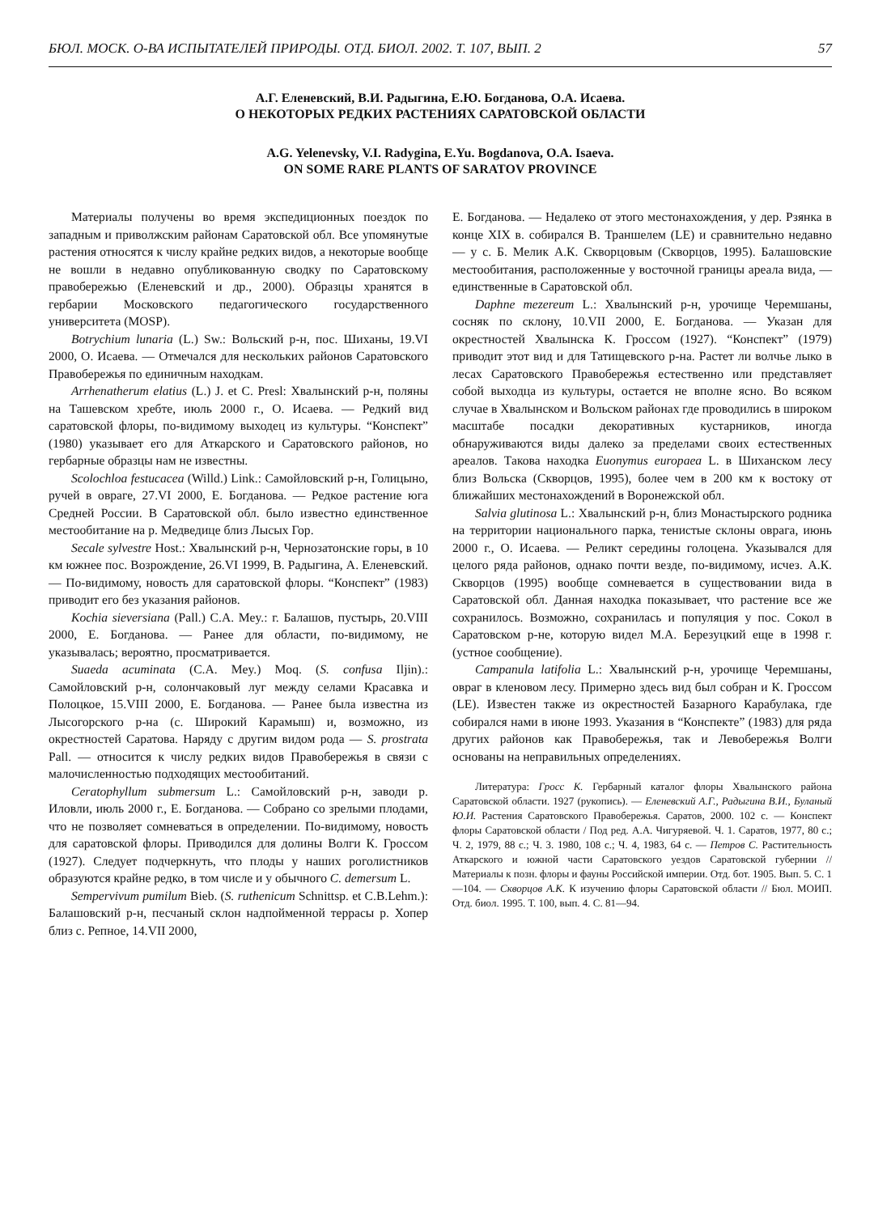БЮЛ. МОСК. О-ВА ИСПЫТАТЕЛЕЙ ПРИРОДЫ. ОТД. БИОЛ. 2002. Т. 107, ВЫП. 2 57
А.Г. Еленевский, В.И. Радыгина, Е.Ю. Богданова, О.А. Исаева.
О НЕКОТОРЫХ РЕДКИХ РАСТЕНИЯХ САРАТОВСКОЙ ОБЛАСТИ
A.G. Yelenevsky, V.I. Radygina, E.Yu. Bogdanova, O.A. Isaeva.
ON SOME RARE PLANTS OF SARATOV PROVINCE
Материалы получены во время экспедиционных поездок по западным и приволжским районам Саратовской обл. Все упомянутые растения относятся к числу крайне редких видов, а некоторые вообще не вошли в недавно опубликованную сводку по Саратовскому правобережью (Еленевский и др., 2000). Образцы хранятся в гербарии Московского педагогического государственного университета (MOSP).
Botrychium lunaria (L.) Sw.: Вольский р-н, пос. Шиханы, 19.VI 2000, О. Исаева. — Отмечался для нескольких районов Саратовского Правобережья по единичным находкам.
Arrhenatherum elatius (L.) J. et C. Presl: Хвалынский р-н, поляны на Ташевском хребте, июль 2000 г., О. Исаева. — Редкий вид саратовской флоры, по-видимому выходец из культуры. “Конспект” (1980) указывает его для Аткарского и Саратовского районов, но гербарные образцы нам не известны.
Scolochloa festucacea (Willd.) Link.: Самойловский р-н, Голицыно, ручей в овраге, 27.VI 2000, Е. Богданова. — Редкое растение юга Средней России. В Саратовской обл. было известно единственное местообитание на р. Медведице близ Лысых Гор.
Secale sylvestre Host.: Хвалынский р-н, Чернозатонские горы, в 10 км южнее пос. Возрождение, 26.VI 1999, В. Радыгина, А. Еленевский. — По-видимому, новость для саратовской флоры. “Конспект” (1983) приводит его без указания районов.
Kochia sieversiana (Pall.) C.A. Mey.: г. Балашов, пустырь, 20.VIII 2000, Е. Богданова. — Ранее для области, по-видимому, не указывалась; вероятно, просматривается.
Suaeda acuminata (C.A. Mey.) Moq. (S. confusa Iljin).: Самойловский р-н, солончаковый луг между селами Красавка и Полоцкое, 15.VIII 2000, Е. Богданова. — Ранее была известна из Лысогорского р-на (с. Широкий Карамыш) и, возможно, из окрестностей Саратова. Наряду с другим видом рода — S. prostrata Pall. — относится к числу редких видов Правобережья в связи с малочисленностью подходящих местообитаний.
Ceratophyllum submersum L.: Самойловский р-н, заводи р. Иловли, июль 2000 г., Е. Богданова. — Собрано со зрелыми плодами, что не позволяет сомневаться в определении. По-видимому, новость для саратовской флоры. Приводился для долины Волги К. Гроссом (1927). Следует подчеркнуть, что плоды у наших роголистников образуются крайне редко, в том числе и у обычного C. demersum L.
Sempervivum pumilum Bieb. (S. ruthenicum Schnittsp. et C.B.Lehm.): Балашовский р-н, песчаный склон надпойменной террасы р. Хопер близ с. Репное, 14.VII 2000,
Е. Богданова. — Недалеко от этого местонахождения, у дер. Рзянка в конце XIX в. собирался В. Траншелем (LE) и сравнительно недавно — у с. Б. Мелик А.К. Скворцовым (Скворцов, 1995). Балашовские местообитания, расположенные у восточной границы ареала вида, — единственные в Саратовской обл.
Daphne mezereum L.: Хвалынский р-н, урочище Черемшаны, сосняк по склону, 10.VII 2000, Е. Богданова. — Указан для окрестностей Хвалынска К. Гроссом (1927). “Конспект” (1979) приводит этот вид и для Татищевского р-на. Растет ли волчье лыко в лесах Саратовского Правобережья естественно или представляет собой выходца из культуры, остается не вполне ясно. Во всяком случае в Хвалынском и Вольском районах где проводились в широком масштабе посадки декоративных кустарников, иногда обнаруживаются виды далеко за пределами своих естественных ареалов. Такова находка Euonymus europaea L. в Шиханском лесу близ Вольска (Скворцов, 1995), более чем в 200 км к востоку от ближайших местонахождений в Воронежской обл.
Salvia glutinosa L.: Хвалынский р-н, близ Монастырского родника на территории национального парка, тенистые склоны оврага, июнь 2000 г., О. Исаева. — Реликт середины голоцена. Указывался для целого ряда районов, однако почти везде, по-видимому, исчез. А.К. Скворцов (1995) вообще сомневается в существовании вида в Саратовской обл. Данная находка показывает, что растение все же сохранилось. Возможно, сохранилась и популяция у пос. Сокол в Саратовском р-не, которую видел М.А. Березуцкий еще в 1998 г. (устное сообщение).
Campanula latifolia L.: Хвалынский р-н, урочище Черемшаны, овраг в кленовом лесу. Примерно здесь вид был собран и К. Гроссом (LE). Известен также из окрестностей Базарного Карабулака, где собирался нами в июне 1993. Указания в “Конспекте” (1983) для ряда других районов как Правобережья, так и Левобережья Волги основаны на неправильных определениях.
Литература: Гросс К. Гербарный каталог флоры Хвалынского района Саратовской области. 1927 (рукопись). — Еленевский А.Г., Радыгина В.И., Буланый Ю.И. Растения Саратовского Правобережья. Саратов, 2000. 102 с. — Конспект флоры Саратовской области / Под ред. А.А. Чигуряевой. Ч. 1. Саратов, 1977, 80 с.; Ч. 2, 1979, 88 с.; Ч. 3. 1980, 108 с.; Ч. 4, 1983, 64 с. — Петров С. Растительность Аткарского и южной части Саратовского уездов Саратовской губернии // Материалы к позн. флоры и фауны Российской империи. Отд. бот. 1905. Вып. 5. С. 1—104. — Скворцов А.К. К изучению флоры Саратовской области // Бюл. МОИП. Отд. биол. 1995. Т. 100, вып. 4. С. 81—94.